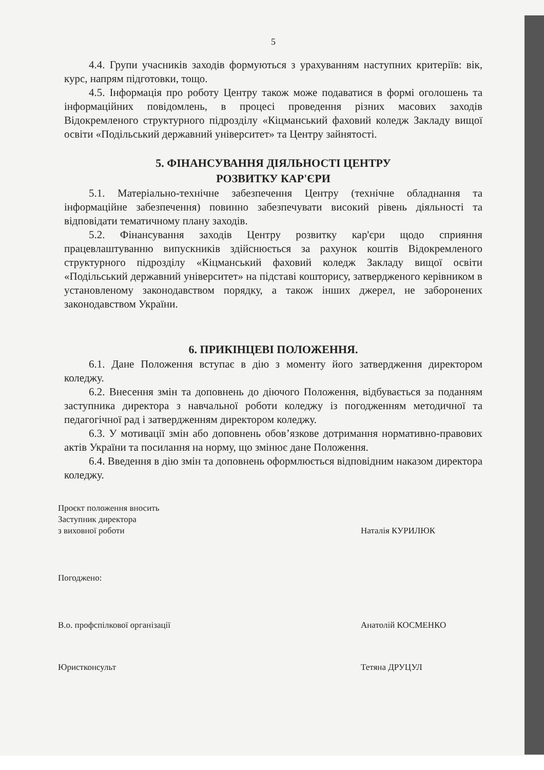5
4.4. Групи учасників заходів формуються з урахуванням наступних критеріїв: вік, курс, напрям підготовки, тощо.
4.5. Інформація про роботу Центру також може подаватися в формі оголошень та інформаційних повідомлень, в процесі проведення різних масових заходів Відокремленого структурного підрозділу «Кіцманський фаховий коледж Закладу вищої освіти «Подільський державний університет» та Центру зайнятості.
5. ФІНАНСУВАННЯ ДІЯЛЬНОСТІ ЦЕНТРУ
РОЗВИТКУ КАР'ЄРИ
5.1. Матеріально-технічне забезпечення Центру (технічне обладнання та інформаційне забезпечення) повинно забезпечувати високий рівень діяльності та відповідати тематичному плану заходів.
5.2. Фінансування заходів Центру розвитку кар'єри щодо сприяння працевлаштуванню випускників здійснюється за рахунок коштів Відокремленого структурного підрозділу «Кіцманський фаховий коледж Закладу вищої освіти «Подільський державний університет» на підставі кошторису, затвердженого керівником в установленому законодавством порядку, а також інших джерел, не заборонених законодавством України.
6. ПРИКІНЦЕВІ ПОЛОЖЕННЯ.
6.1. Дане Положення вступає в дію з моменту його затвердження директором коледжу.
6.2. Внесення змін та доповнень до діючого Положення, відбувається за поданням заступника директора з навчальної роботи коледжу із погодженням методичної та педагогічної рад і затвердженням директором коледжу.
6.3. У мотивації змін або доповнень обов’язкове дотримання нормативно-правових актів України та посилання на норму, що змінює дане Положення.
6.4. Введення в дію змін та доповнень оформлюється відповідним наказом директора коледжу.
Проєкт положення вносить
Заступник директора
з виховної роботи
Наталія КУРИЛЮК
Погоджено:
В.о. профспілкової організації Анатолій КОСМЕНКО
Юристконсульт Тетяна ДРУЦУЛ